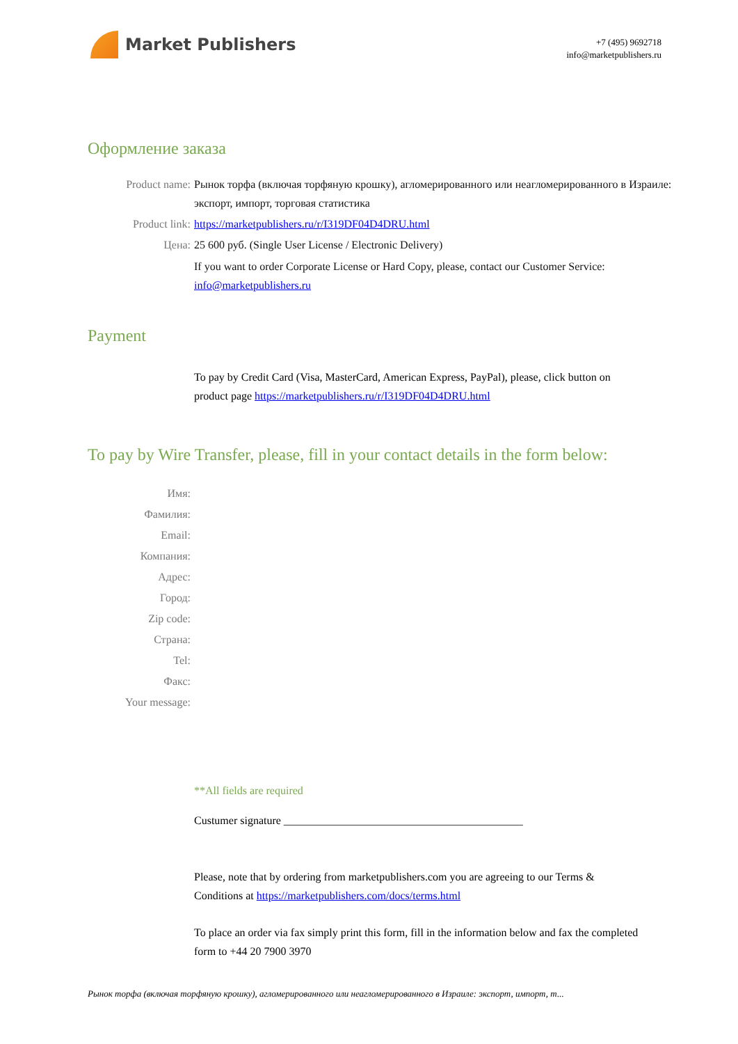Market Publishers
+7 (495) 9692718
info@marketpublishers.ru
Оформление заказа
Product name: Рынок торфа (включая торфяную крошку), агломерированного или неагломерированного в Израиле: экспорт, импорт, торговая статистика
Product link: https://marketpublishers.ru/r/I319DF04D4DRU.html
Цена: 25 600 руб. (Single User License / Electronic Delivery)
If you want to order Corporate License or Hard Copy, please, contact our Customer Service: info@marketpublishers.ru
Payment
To pay by Credit Card (Visa, MasterCard, American Express, PayPal), please, click button on product page https://marketpublishers.ru/r/I319DF04D4DRU.html
To pay by Wire Transfer, please, fill in your contact details in the form below:
Имя:
Фамилия:
Email:
Компания:
Адрес:
Город:
Zip code:
Страна:
Tel:
Факс:
Your message:
**All fields are required
Custumer signature ___________________________________________
Please, note that by ordering from marketpublishers.com you are agreeing to our Terms & Conditions at https://marketpublishers.com/docs/terms.html
To place an order via fax simply print this form, fill in the information below and fax the completed form to +44 20 7900 3970
Рынок торфа (включая торфяную крошку), агломерированного или неагломерированного в Израиле: экспорт, импорт, т...